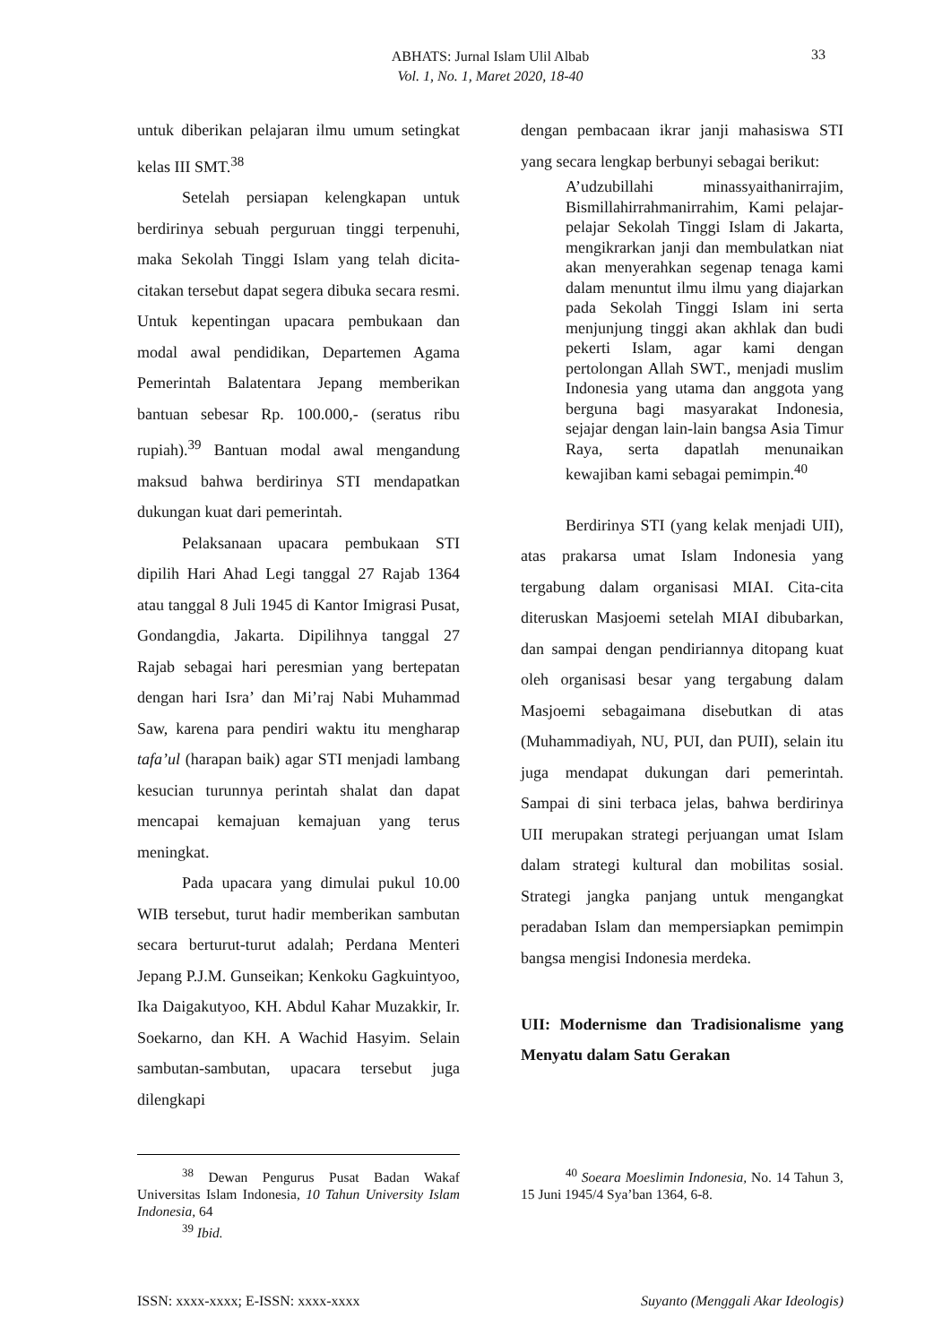ABHATS: Jurnal Islam Ulil Albab
Vol. 1, No. 1, Maret 2020, 18-40
33
untuk diberikan pelajaran ilmu umum setingkat kelas III SMT.<sup>38</sup>
Setelah persiapan kelengkapan untuk berdirinya sebuah perguruan tinggi terpenuhi, maka Sekolah Tinggi Islam yang telah dicita-citakan tersebut dapat segera dibuka secara resmi. Untuk kepentingan upacara pembukaan dan modal awal pendidikan, Departemen Agama Pemerintah Balatentara Jepang memberikan bantuan sebesar Rp. 100.000,- (seratus ribu rupiah).<sup>39</sup> Bantuan modal awal mengandung maksud bahwa berdirinya STI mendapatkan dukungan kuat dari pemerintah.
Pelaksanaan upacara pembukaan STI dipilih Hari Ahad Legi tanggal 27 Rajab 1364 atau tanggal 8 Juli 1945 di Kantor Imigrasi Pusat, Gondangdia, Jakarta. Dipilihnya tanggal 27 Rajab sebagai hari peresmian yang bertepatan dengan hari Isra’ dan Mi’raj Nabi Muhammad Saw, karena para pendiri waktu itu mengharap tafa’ul (harapan baik) agar STI menjadi lambang kesucian turunnya perintah shalat dan dapat mencapai kemajuan kemajuan yang terus meningkat.
Pada upacara yang dimulai pukul 10.00 WIB tersebut, turut hadir memberikan sambutan secara berturut-turut adalah; Perdana Menteri Jepang P.J.M. Gunseikan; Kenkoku Gagkuintyoo, Ika Daigakutyoo, KH. Abdul Kahar Muzakkir, Ir. Soekarno, dan KH. A Wachid Hasyim. Selain sambutan-sambutan, upacara tersebut juga dilengkapi
dengan pembacaan ikrar janji mahasiswa STI yang secara lengkap berbunyi sebagai berikut:
A’udzubillahi minassyaithanirrajim, Bismillahirrahmanirrahim, Kami pelajar-pelajar Sekolah Tinggi Islam di Jakarta, mengikrarkan janji dan membulatkan niat akan menyerahkan segenap tenaga kami dalam menuntut ilmu ilmu yang diajarkan pada Sekolah Tinggi Islam ini serta menjunjung tinggi akan akhlak dan budi pekerti Islam, agar kami dengan pertolongan Allah SWT., menjadi muslim Indonesia yang utama dan anggota yang berguna bagi masyarakat Indonesia, sejajar dengan lain-lain bangsa Asia Timur Raya, serta dapatlah menunaikan kewajiban kami sebagai pemimpin.<sup>40</sup>
Berdirinya STI (yang kelak menjadi UII), atas prakarsa umat Islam Indonesia yang tergabung dalam organisasi MIAI. Cita-cita diteruskan Masjoemi setelah MIAI dibubarkan, dan sampai dengan pendiriannya ditopang kuat oleh organisasi besar yang tergabung dalam Masjoemi sebagaimana disebutkan di atas (Muhammadiyah, NU, PUI, dan PUII), selain itu juga mendapat dukungan dari pemerintah. Sampai di sini terbaca jelas, bahwa berdirinya UII merupakan strategi perjuangan umat Islam dalam strategi kultural dan mobilitas sosial. Strategi jangka panjang untuk mengangkat peradaban Islam dan mempersiapkan pemimpin bangsa mengisi Indonesia merdeka.
UII: Modernisme dan Tradisionalisme yang Menyatu dalam Satu Gerakan
<sup>38</sup> Dewan Pengurus Pusat Badan Wakaf Universitas Islam Indonesia, 10 Tahun University Islam Indonesia, 64
<sup>39</sup> Ibid.
<sup>40</sup> Soeara Moeslimin Indonesia, No. 14 Tahun 3, 15 Juni 1945/4 Sya’ban 1364, 6-8.
ISSN: xxxx-xxxx; E-ISSN: xxxx-xxxx Suyanto (Menggali Akar Ideologis)